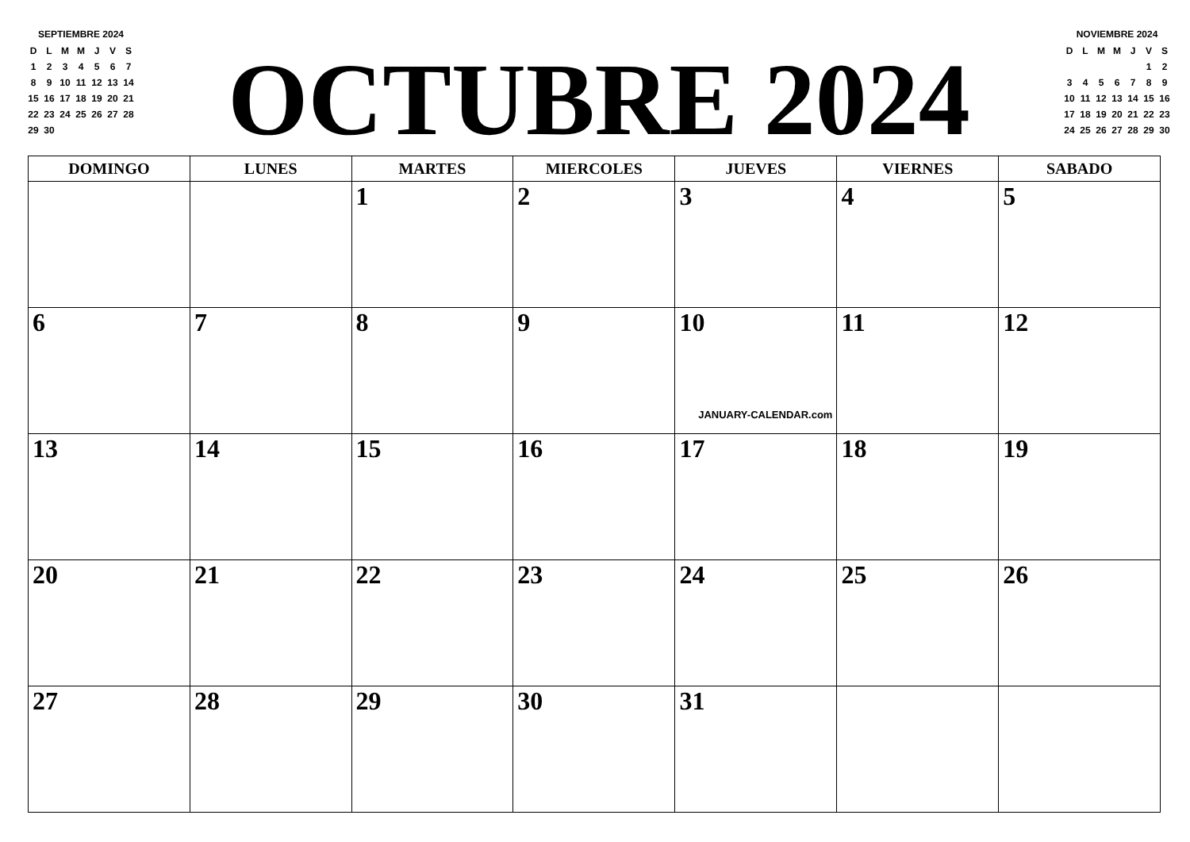SEPTIEMBRE 2024
| D | L | M | M | J | V | S |
| 1 | 2 | 3 | 4 | 5 | 6 | 7 |
| 8 | 9 | 10 | 11 | 12 | 13 | 14 |
| 15 | 16 | 17 | 18 | 19 | 20 | 21 |
| 22 | 23 | 24 | 25 | 26 | 27 | 28 |
| 29 | 30 | | | | | |
OCTUBRE 2024
NOVIEMBRE 2024
| D | L | M | M | J | V | S |
| | | | | | 1 | 2 |
| 3 | 4 | 5 | 6 | 7 | 8 | 9 |
| 10 | 11 | 12 | 13 | 14 | 15 | 16 |
| 17 | 18 | 19 | 20 | 21 | 22 | 23 |
| 24 | 25 | 26 | 27 | 28 | 29 | 30 |
| DOMINGO | LUNES | MARTES | MIERCOLES | JUEVES | VIERNES | SABADO |
| --- | --- | --- | --- | --- | --- | --- |
| | | 1 | 2 | 3 | 4 | 5 |
| 6 | 7 | 8 | 9 | 10 JANUARY-CALENDAR.com | 11 | 12 |
| 13 | 14 | 15 | 16 | 17 | 18 | 19 |
| 20 | 21 | 22 | 23 | 24 | 25 | 26 |
| 27 | 28 | 29 | 30 | 31 | | |